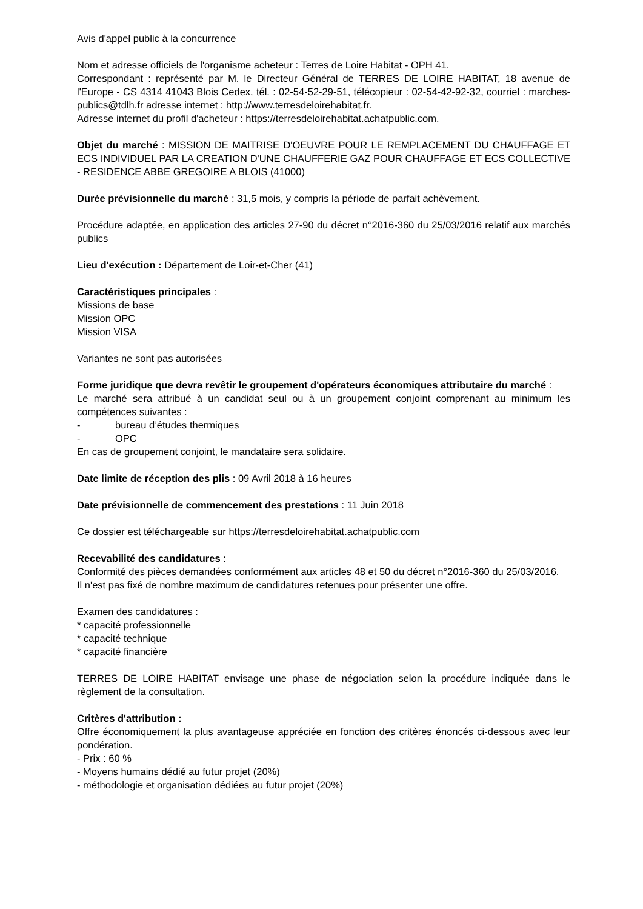Avis d'appel public à la concurrence
Nom et adresse officiels de l'organisme acheteur : Terres de Loire Habitat - OPH 41.
Correspondant : représenté par M. le Directeur Général de TERRES DE LOIRE HABITAT, 18 avenue de l'Europe - CS 4314 41043 Blois Cedex, tél. : 02-54-52-29-51, télécopieur : 02-54-42-92-32, courriel : marches-publics@tdlh.fr adresse internet : http://www.terresdeloirehabitat.fr.
Adresse internet du profil d'acheteur : https://terresdeloirehabitat.achatpublic.com.
Objet du marché : MISSION DE MAITRISE D'OEUVRE POUR LE REMPLACEMENT DU CHAUFFAGE ET ECS INDIVIDUEL PAR LA CREATION D'UNE CHAUFFERIE GAZ POUR CHAUFFAGE ET ECS COLLECTIVE - RESIDENCE ABBE GREGOIRE A BLOIS (41000)
Durée prévisionnelle du marché : 31,5 mois, y compris la période de parfait achèvement.
Procédure adaptée, en application des articles 27-90 du décret n°2016-360 du 25/03/2016 relatif aux marchés publics
Lieu d'exécution : Département de Loir-et-Cher (41)
Caractéristiques principales :
Missions de base
Mission OPC
Mission VISA
Variantes ne sont pas autorisées
Forme juridique que devra revêtir le groupement d'opérateurs économiques attributaire du marché :
Le marché sera attribué à un candidat seul ou à un groupement conjoint comprenant au minimum les compétences suivantes :
- bureau d’études thermiques
- OPC
En cas de groupement conjoint, le mandataire sera solidaire.
Date limite de réception des plis : 09 Avril 2018 à 16 heures
Date prévisionnelle de commencement des prestations : 11 Juin 2018
Ce dossier est téléchargeable sur https://terresdeloirehabitat.achatpublic.com
Recevabilité des candidatures :
Conformité des pièces demandées conformément aux articles 48 et 50 du décret n°2016-360 du 25/03/2016.
Il n'est pas fixé de nombre maximum de candidatures retenues pour présenter une offre.
Examen des candidatures :
* capacité professionnelle
* capacité technique
* capacité financière
TERRES DE LOIRE HABITAT envisage une phase de négociation selon la procédure indiquée dans le règlement de la consultation.
Critères d'attribution :
Offre économiquement la plus avantageuse appréciée en fonction des critères énoncés ci-dessous avec leur pondération.
- Prix : 60 %
- Moyens humains dédié au futur projet (20%)
- méthodologie et organisation dédiées au futur projet (20%)